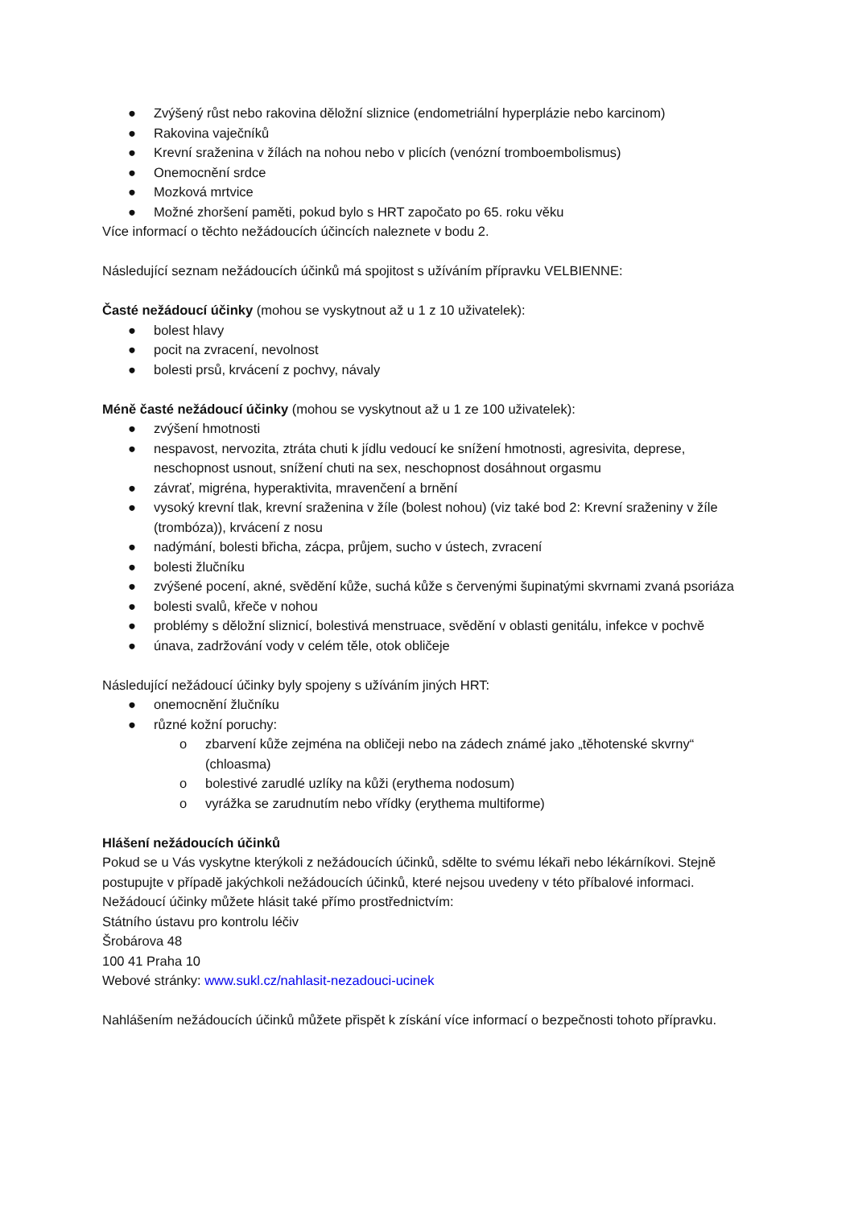● Zvýšený růst nebo rakovina děložní sliznice (endometriální hyperplázie nebo karcinom)
● Rakovina vaječníků
● Krevní sraženina v žílách na nohou nebo v plicích (venózní tromboembolismus)
● Onemocnění srdce
● Mozková mrtvice
● Možné zhoršení paměti, pokud bylo s HRT započato po 65. roku věku
Více informací o těchto nežádoucích účincích naleznete v bodu 2.
Následující seznam nežádoucích účinků má spojitost s užíváním přípravku VELBIENNE:
Časté nežádoucí účinky (mohou se vyskytnout až u 1 z 10 uživatelek):
● bolest hlavy
● pocit na zvracení, nevolnost
● bolesti prsů, krvácení z pochvy, návaly
Méně časté nežádoucí účinky (mohou se vyskytnout až u 1 ze 100 uživatelek):
● zvýšení hmotnosti
● nespavost, nervozita, ztráta chuti k jídlu vedoucí ke snížení hmotnosti, agresivita, deprese, neschopnost usnout, snížení chuti na sex, neschopnost dosáhnout orgasmu
● závrať, migréna, hyperaktivita, mravenčení a brnění
● vysoký krevní tlak, krevní sraženina v žíle (bolest nohou) (viz také bod 2: Krevní sraženiny v žíle (trombóza)), krvácení z nosu
● nadýmání, bolesti břicha, zácpa, průjem, sucho v ústech, zvracení
● bolesti žlučníku
● zvýšené pocení, akné, svědění kůže, suchá kůže s červenými šupinatými skvrnami zvaná psoriáza
● bolesti svalů, křeče v nohou
● problémy s děložní sliznicí, bolestivá menstruace, svědění v oblasti genitálu, infekce v pochvě
● únava, zadržování vody v celém těle, otok obličeje
Následující nežádoucí účinky byly spojeny s užíváním jiných HRT:
● onemocnění žlučníku
● různé kožní poruchy:
o zbarvení kůže zejména na obličeji nebo na zádech známé jako „těhotenské skvrny“ (chloasma)
o bolestivé zarudlé uzlíky na kůži (erythema nodosum)
o vyrážka se zarudnutím nebo vřídky (erythema multiforme)
Hlášení nežádoucích účinků
Pokud se u Vás vyskytne kterýkoli z nežádoucích účinků, sdělte to svému lékaři nebo lékárníkovi. Stejně postupujte v případě jakýchkoli nežádoucích účinků, které nejsou uvedeny v této příbalové informaci. Nežádoucí účinky můžete hlásit také přímo prostřednictvím:
Státního ústavu pro kontrolu léčiv
Šrobárova 48
100 41 Praha 10
Webové stránky: www.sukl.cz/nahlasit-nezadouci-ucinek
Nahlášením nežádoucích účinků můžete přispět k získání více informací o bezpečnosti tohoto přípravku.